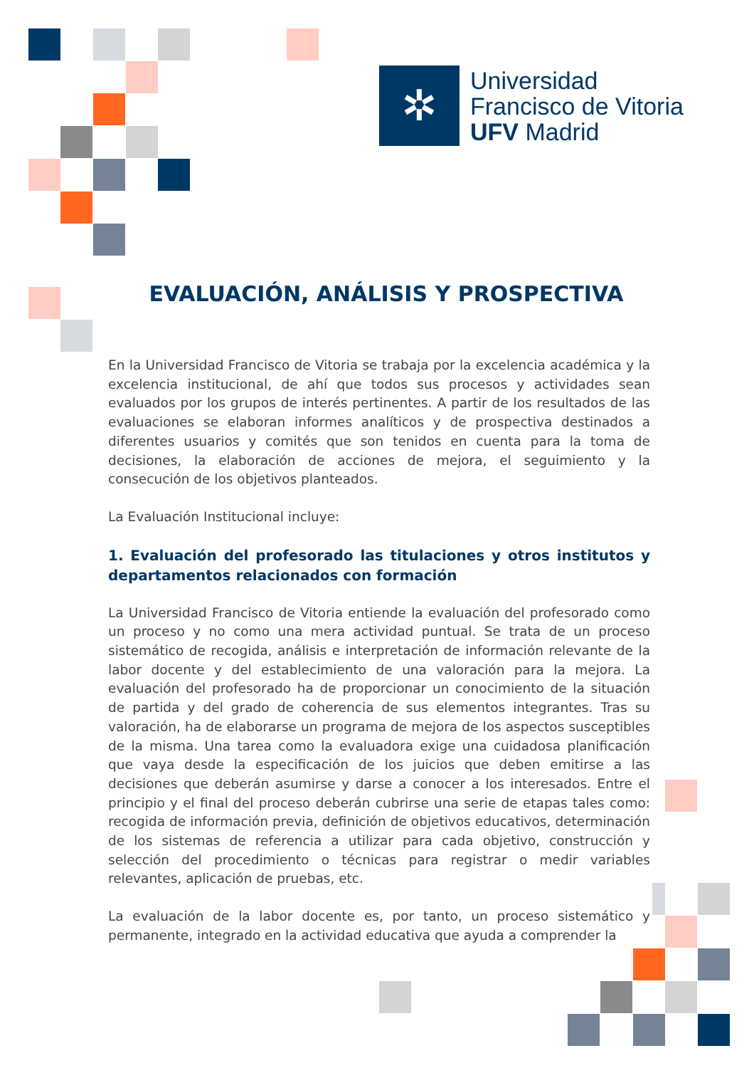✲
Universidad
Francisco de Vitoria
UFV Madrid
EVALUACIÓN, ANÁLISIS Y PROSPECTIVA
En la Universidad Francisco de Vitoria se trabaja por la excelencia académica y la excelencia institucional, de ahí que todos sus procesos y actividades sean evaluados por los grupos de interés pertinentes. A partir de los resultados de las evaluaciones se elaboran informes analíticos y de prospectiva destinados a diferentes usuarios y comités que son tenidos en cuenta para la toma de decisiones, la elaboración de acciones de mejora, el seguimiento y la consecución de los objetivos planteados.
La Evaluación Institucional incluye:
1. Evaluación del profesorado las titulaciones y otros institutos y departamentos relacionados con formación
La Universidad Francisco de Vitoria entiende la evaluación del profesorado como un proceso y no como una mera actividad puntual. Se trata de un proceso sistemático de recogida, análisis e interpretación de información relevante de la labor docente y del establecimiento de una valoración para la mejora. La evaluación del profesorado ha de proporcionar un conocimiento de la situación de partida y del grado de coherencia de sus elementos integrantes. Tras su valoración, ha de elaborarse un programa de mejora de los aspectos susceptibles de la misma. Una tarea como la evaluadora exige una cuidadosa planificación que vaya desde la especificación de los juicios que deben emitirse a las decisiones que deberán asumirse y darse a conocer a los interesados. Entre el principio y el final del proceso deberán cubrirse una serie de etapas tales como: recogida de información previa, definición de objetivos educativos, determinación de los sistemas de referencia a utilizar para cada objetivo, construcción y selección del procedimiento o técnicas para registrar o medir variables relevantes, aplicación de pruebas, etc.
La evaluación de la labor docente es, por tanto, un proceso sistemático y permanente, integrado en la actividad educativa que ayuda a comprender la